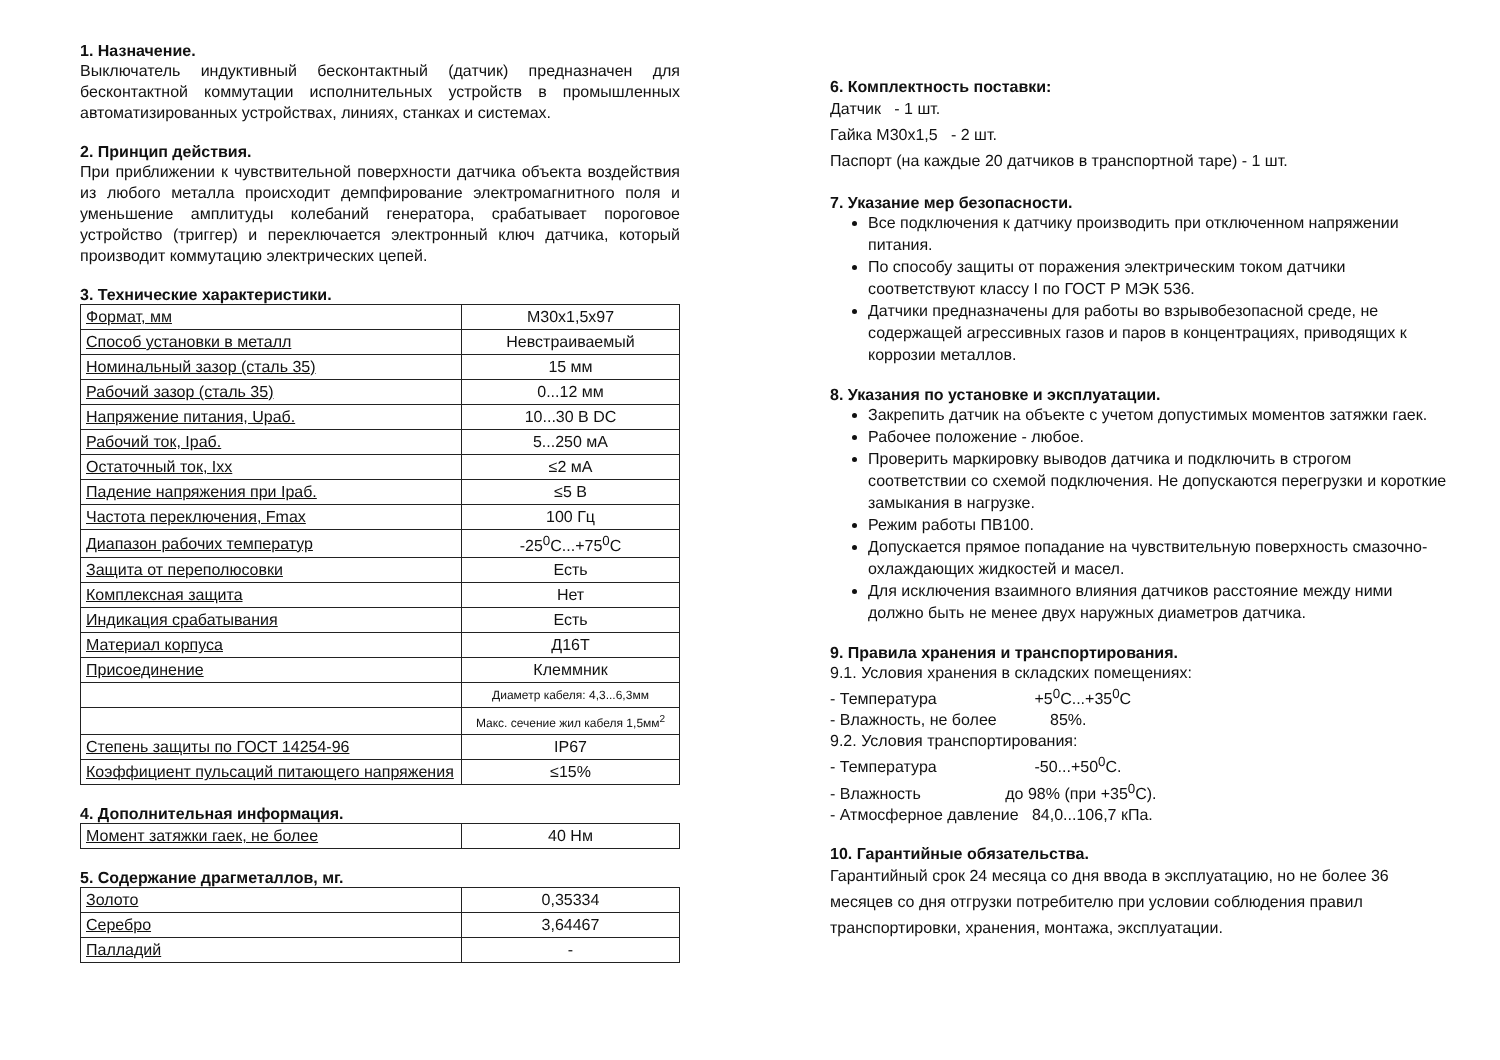1. Назначение.
Выключатель индуктивный бесконтактный (датчик) предназначен для бесконтактной коммутации исполнительных устройств в промышленных автоматизированных устройствах, линиях, станках и системах.
2. Принцип действия.
При приближении к чувствительной поверхности датчика объекта воздействия из любого металла происходит демпфирование электромагнитного поля и уменьшение амплитуды колебаний генератора, срабатывает пороговое устройство (триггер) и переключается электронный ключ датчика, который производит коммутацию электрических цепей.
3. Технические характеристики.
| Формат, мм | М30x1,5x97 |
| Способ установки в металл | Невстраиваемый |
| Номинальный зазор (сталь 35) | 15 мм |
| Рабочий зазор (сталь 35) | 0...12 мм |
| Напряжение питания, Uраб. | 10...30 В DC |
| Рабочий ток, Iраб. | 5...250 мА |
| Остаточный ток, Iхх | ≤2 мА |
| Падение напряжения при Iраб. | ≤5 В |
| Частота переключения, Fmax | 100 Гц |
| Диапазон рабочих температур | -25<sup>0</sup>C...+75<sup>0</sup>C |
| Защита от переполюсовки | Есть |
| Комплексная защита | Нет |
| Индикация срабатывания | Есть |
| Материал корпуса | Д16Т |
| Присоединение | Клеммник |
| | Диаметр кабеля: 4,3...6,3мм |
| | Макс. сечение жил кабеля 1,5мм<sup>2</sup> |
| Степень защиты по ГОСТ 14254-96 | IP67 |
| Коэффициент пульсаций питающего напряжения | ≤15% |
4. Дополнительная информация.
| Момент затяжки гаек, не более | 40 Нм |
5. Содержание драгметаллов, мг.
| Золото | 0,35334 |
| Серебро | 3,64467 |
| Палладий | - |
6. Комплектность поставки:
Датчик - 1 шт.
Гайка М30x1,5 - 2 шт.
Паспорт (на каждые 20 датчиков в транспортной таре) - 1 шт.
7. Указание мер безопасности.
Все подключения к датчику производить при отключенном напряжении питания.
По способу защиты от поражения электрическим током датчики соответствуют классу I по ГОСТ Р МЭК 536.
Датчики предназначены для работы во взрывобезопасной среде, не содержащей агрессивных газов и паров в концентрациях, приводящих к коррозии металлов.
8. Указания по установке и эксплуатации.
Закрепить датчик на объекте с учетом допустимых моментов затяжки гаек.
Рабочее положение - любое.
Проверить маркировку выводов датчика и подключить в строгом соответствии со схемой подключения. Не допускаются перегрузки и короткие замыкания в нагрузке.
Режим работы ПВ100.
Допускается прямое попадание на чувствительную поверхность смазочно-охлаждающих жидкостей и масел.
Для исключения взаимного влияния датчиков расстояние между ними должно быть не менее двух наружных диаметров датчика.
9. Правила хранения и транспортирования.
9.1. Условия хранения в складских помещениях:
- Температура +5<sup>0</sup>C...+35<sup>0</sup>C
- Влажность, не более 85%.
9.2. Условия транспортирования:
- Температура -50...+50<sup>0</sup>C.
- Влажность до 98% (при +35<sup>0</sup>C).
- Атмосферное давление 84,0...106,7 кПа.
10. Гарантийные обязательства.
Гарантийный срок 24 месяца со дня ввода в эксплуатацию, но не более 36 месяцев со дня отгрузки потребителю при условии соблюдения правил транспортировки, хранения, монтажа, эксплуатации.